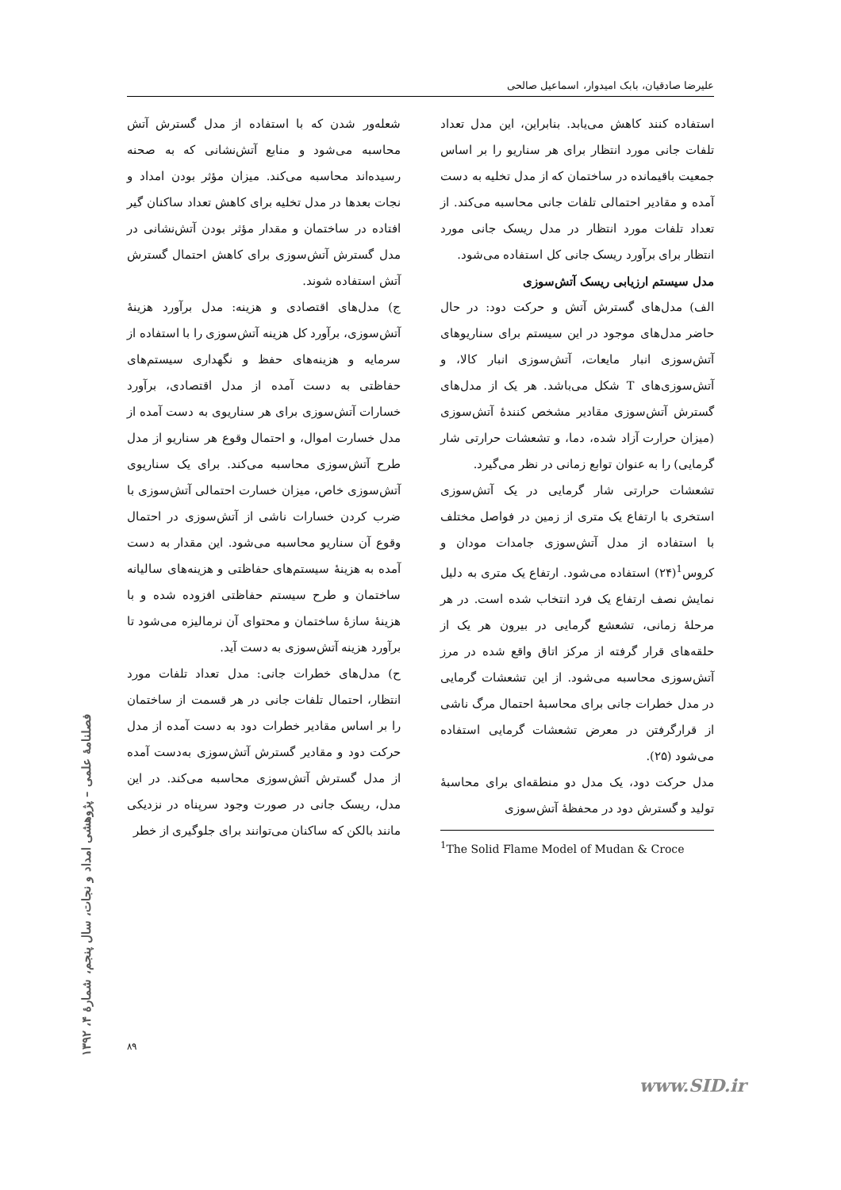علیرضا صادقیان، بابک امیدوار، اسماعیل صالحی
شعله‌ور شدن که با استفاده از مدل گسترش آتش محاسبه می‌شود و منابع آتش‌نشانی که به صحنه رسیده‌اند محاسبه می‌کند. میزان مؤثر بودن امداد و نجات بعدها در مدل تخلیه برای کاهش تعداد ساکنان گیر افتاده در ساختمان و مقدار مؤثر بودن آتش‌نشانی در مدل گسترش آتش‌سوزی برای کاهش احتمال گسترش آتش استفاده شوند.
ج) مدل‌های اقتصادی و هزینه: مدل برآورد هزینهٔ آتش‌سوزی، برآورد کل هزینه آتش‌سوزی را با استفاده از سرمایه و هزینه‌های حفظ و نگهداری سیستم‌های حفاظتی به دست آمده از مدل اقتصادی، برآورد خسارات آتش‌سوزی برای هر سناریوی به دست آمده از مدل خسارت اموال، و احتمال وقوع هر سناریو از مدل طرح آتش‌سوزی محاسبه می‌کند. برای یک سناریوی آتش‌سوزی خاص، میزان خسارت احتمالی آتش‌سوزی با ضرب کردن خسارات ناشی از آتش‌سوزی در احتمال وقوع آن سناریو محاسبه می‌شود. این مقدار به دست آمده به هزینهٔ سیستم‌های حفاظتی و هزینه‌های سالیانه ساختمان و طرح سیستم حفاظتی افزوده شده و با هزینهٔ سازهٔ ساختمان و محتوای آن نرمالیزه می‌شود تا برآورد هزینه آتش‌سوزی به دست آید.
ح) مدل‌های خطرات جانی: مدل تعداد تلفات مورد انتظار، احتمال تلفات جانی در هر قسمت از ساختمان را بر اساس مقادیر خطرات دود به دست آمده از مدل حرکت دود و مقادیر گسترش آتش‌سوزی به‌دست آمده از مدل گسترش آتش‌سوزی محاسبه می‌کند. در این مدل، ریسک جانی در صورت وجود سرپناه در نزدیکی مانند بالکن که ساکنان می‌توانند برای جلوگیری از خطر
استفاده کنند کاهش می‌یابد. بنابراین، این مدل تعداد تلفات جانی مورد انتظار برای هر سناریو را بر اساس جمعیت باقیمانده در ساختمان که از مدل تخلیه به دست آمده و مقادیر احتمالی تلفات جانی محاسبه می‌کند. از تعداد تلفات مورد انتظار در مدل ریسک جانی مورد انتظار برای برآورد ریسک جانی کل استفاده می‌شود.
مدل سیستم ارزیابی ریسک آتش‌سوزی
الف) مدل‌های گسترش آتش و حرکت دود: در حال حاضر مدل‌های موجود در این سیستم برای سناریوهای آتش‌سوزی انبار مایعات، آتش‌سوزی انبار کالا، و آتش‌سوزی‌های T شکل می‌باشد. هر یک از مدل‌های گسترش آتش‌سوزی مقادیر مشخص کنندهٔ آتش‌سوزی (میزان حرارت آزاد شده، دما، و تشعشات حرارتی شار گرمایی) را به عنوان توابع زمانی در نظر می‌گیرد.
تشعشات حرارتی شار گرمایی در یک آتش‌سوزی استخری با ارتفاع یک متری از زمین در فواصل مختلف با استفاده از مدل آتش‌سوزی جامدات مودان و کروس<sup>1</sup>(۲۴) استفاده می‌شود. ارتفاع یک متری به دلیل نمایش نصف ارتفاع یک فرد انتخاب شده است. در هر مرحلهٔ زمانی، تشعشع گرمایی در بیرون هر یک از حلقه‌های قرار گرفته از مرکز اتاق واقع شده در مرز آتش‌سوزی محاسبه می‌شود. از این تشعشات گرمایی در مدل خطرات جانی برای محاسبهٔ احتمال مرگ ناشی از قرارگرفتن در معرض تشعشات گرمایی استفاده می‌شود (۲۵).
مدل حرکت دود، یک مدل دو منطقه‌ای برای محاسبهٔ تولید و گسترش دود در محفظهٔ آتش‌سوزی
<sup>1</sup> The Solid Flame Model of Mudan & Croce
۸۹
فصلنامهٔ علمی – پژوهشی امداد و نجات، سال پنجم، شمارهٔ ۴، ۱۳۹۲
www.SID.ir